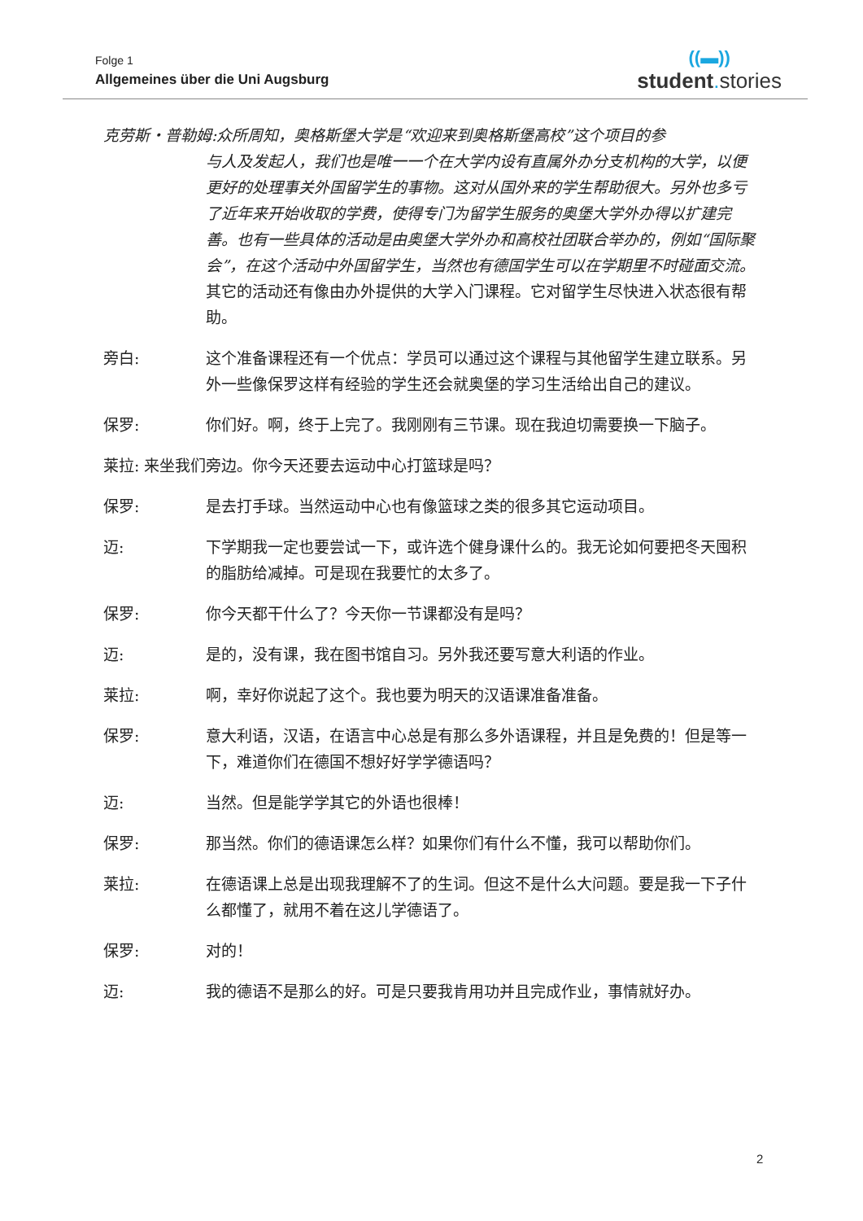Folge 1
Allgemeines über die Uni Augsburg
((▬))
student. stories
克劳斯・普勒姆:众所周知，奥格斯堡大学是“欢迎来到奥格斯堡高校”这个项目的参
与人及发起人，我们也是唯一一个在大学内设有直属外办分支机构的大学，以便更好的处理事关外国留学生的事物。这对从国外来的学生帮助很大。另外也多亏了近年来开始收取的学费，使得专门为留学生服务的奥堡大学外办得以扩建完善。也有一些具体的活动是由奥堡大学外办和高校社团联合举办的，例如“国际聚会”，在这个活动中外国留学生，当然也有德国学生可以在学期里不时碰面交流。其它的活动还有像由办外提供的大学入门课程。它对留学生尽快进入状态很有帮助。
旁白: 这个准备课程还有一个优点：学员可以通过这个课程与其他留学生建立联系。另外一些像保罗这样有经验的学生还会就奥堡的学习生活给出自己的建议。
保罗: 你们好。啊，终于上完了。我刚刚有三节课。现在我迫切需要换一下脑子。
莱拉: 来坐我们旁边。你今天还要去运动中心打篮球是吗？
保罗: 是去打手球。当然运动中心也有像篮球之类的很多其它运动项目。
迈: 下学期我一定也要尝试一下，或许选个健身课什么的。我无论如何要把冬天囤积的脂肪给减掉。可是现在我要忙的太多了。
保罗: 你今天都干什么了？今天你一节课都没有是吗？
迈: 是的，没有课，我在图书馆自习。另外我还要写意大利语的作业。
莱拉: 啊，幸好你说起了这个。我也要为明天的汉语课准备准备。
保罗: 意大利语，汉语，在语言中心总是有那么多外语课程，并且是免费的！但是等一下，难道你们在德国不想好好学学德语吗？
迈: 当然。但是能学学其它的外语也很棒！
保罗: 那当然。你们的德语课怎么样？如果你们有什么不懂，我可以帮助你们。
莱拉: 在德语课上总是出现我理解不了的生词。但这不是什么大问题。要是我一下子什么都懂了，就用不着在这儿学德语了。
保罗: 对的！
迈: 我的德语不是那么的好。可是只要我肯用功并且完成作业，事情就好办。
2